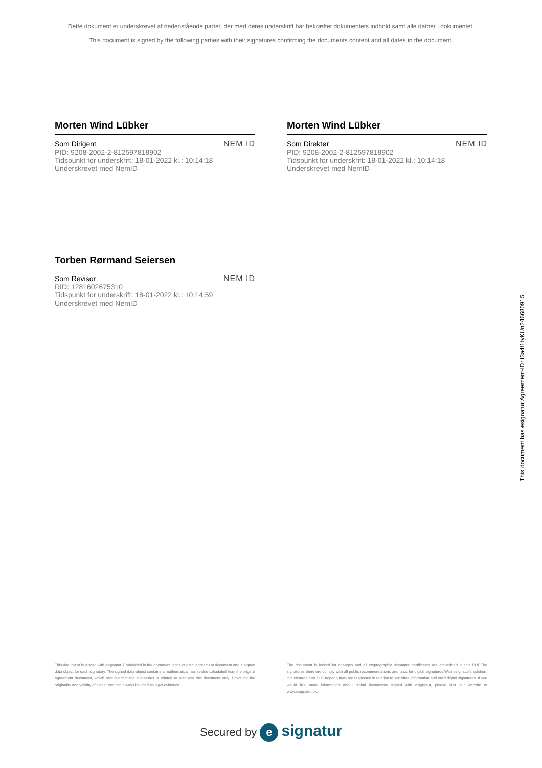Dette dokument er underskrevet af nedenstående parter, der med deres underskrift har bekræftet dokumentets indhold samt alle datoer i dokumentet.
This document is signed by the following parties with their signatures confirming the documents content and all dates in the document.
Morten Wind Lübker
Som Dirigent
PID: 9208-2002-2-812597818902
Tidspunkt for underskrift: 18-01-2022 kl.: 10:14:18
Underskrevet med NemID
NEM ID
Morten Wind Lübker
Som Direktør
PID: 9208-2002-2-812597818902
Tidspunkt for underskrift: 18-01-2022 kl.: 10:14:18
Underskrevet med NemID
NEM ID
Torben Rørmand Seiersen
Som Revisor
RID: 1281602675310
Tidspunkt for underskrift: 18-01-2022 kl.: 10:14:59
Underskrevet med NemID
NEM ID
This document has esignatur Agreement-ID: f3a4f1tyKUn246680915
This document is signed with esignatur. Embedded in the document is the original agreement document and a signed data object for each signatory. The signed data object contains a mathematical hash value calculated from the original agreement document, which secures that the signatures is related to precisely this document only. Prove for the originality and validity of signatures can always be lifted as legal evidence.
The document is locked for changes and all cryptographic signature certificates are embedded in this PDF.The signatures therefore comply with all public recommendations and laws for digital signatures.With esignatur's solution, it is ensured that all European laws are respected in relation to sensitive information and valid digital signatures. If you would like more information about digital documents signed with esignatur, please visit our website at www.esignatur.dk.
Secured by e signatur